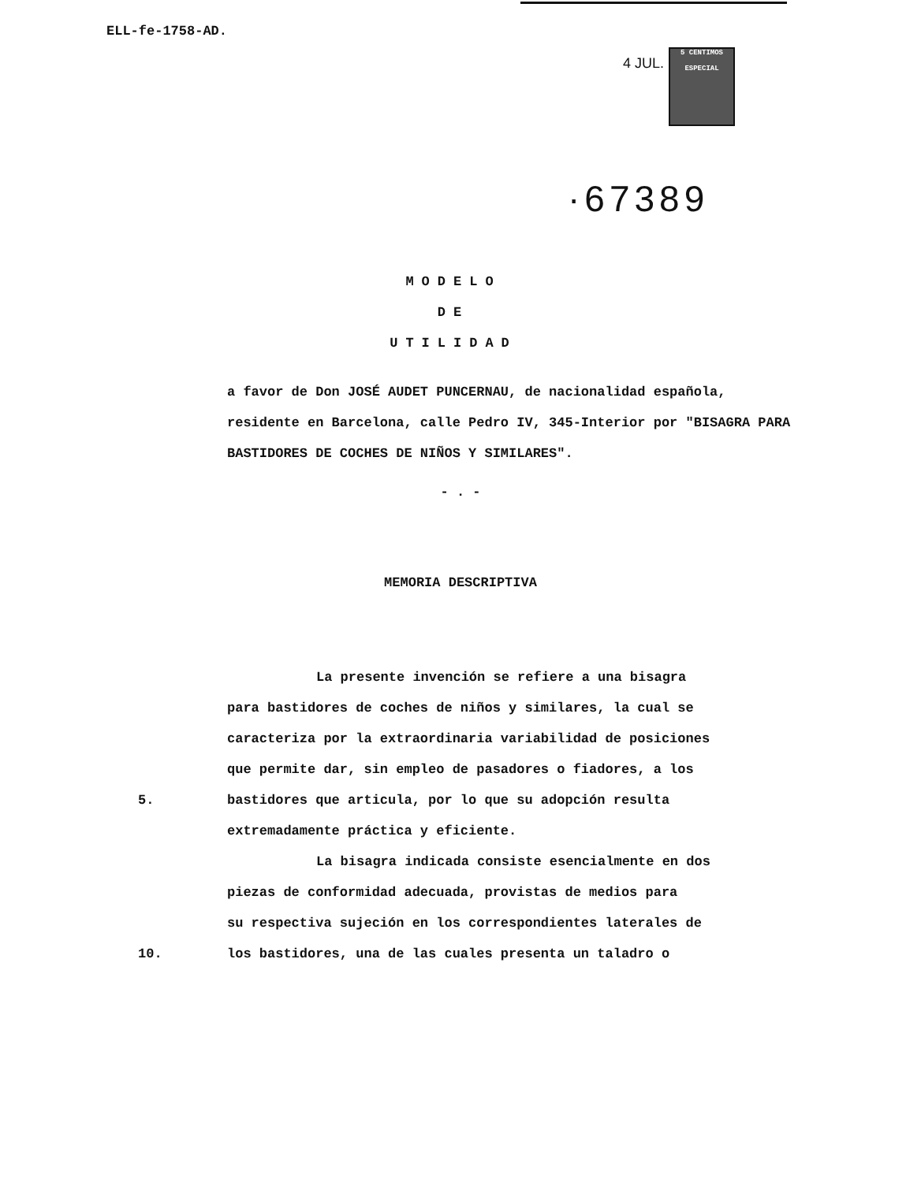ELL-fe-1758-AD.
4 JUL.
5 CENTIMOS
ESPECIAL
·67389
MODELO
DE
UTILIDAD
a favor de Don JOSÉ AUDET PUNCERNAU, de nacionalidad española, residente en Barcelona, calle Pedro IV, 345-Interior por "BISAGRA PARA BASTIDORES DE COCHES DE NIÑOS Y SIMILARES".
- . -
MEMORIA DESCRIPTIVA
La presente invención se refiere a una bisagra
para bastidores de coches de niños y similares, la cual se
caracteriza por la extraordinaria variabilidad de posiciones
que permite dar, sin empleo de pasadores o fiadores, a los
5. bastidores que articula, por lo que su adopción resulta
extremadamente práctica y eficiente.
La bisagra indicada consiste esencialmente en dos
piezas de conformidad adecuada, provistas de medios para
su respectiva sujeción en los correspondientes laterales de
10. los bastidores, una de las cuales presenta un taladro o